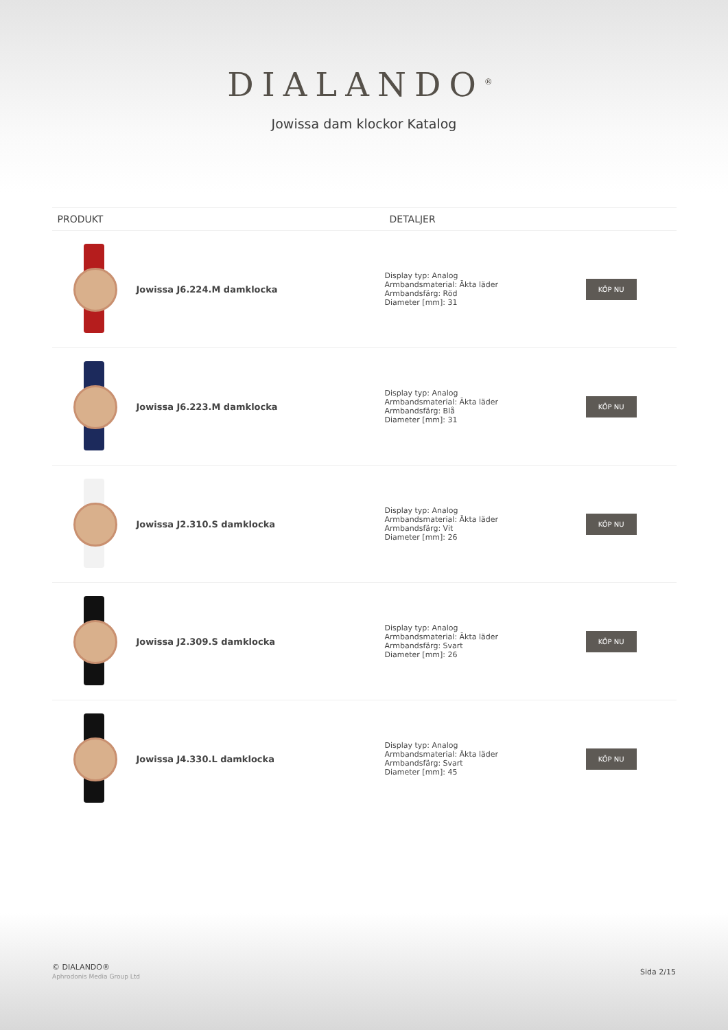DIALANDO<sup>®</sup>
Jowissa dam klockor Katalog
| PRODUKT | | DETALJER | |
| --- | --- | --- | --- |
| | Jowissa J6.224.M damklocka | Display typ: Analog Armbandsmaterial: Äkta läder Armbandsfärg: Röd Diameter [mm]: 31 | KÖP NU |
| | Jowissa J6.223.M damklocka | Display typ: Analog Armbandsmaterial: Äkta läder Armbandsfärg: Blå Diameter [mm]: 31 | KÖP NU |
| | Jowissa J2.310.S damklocka | Display typ: Analog Armbandsmaterial: Äkta läder Armbandsfärg: Vit Diameter [mm]: 26 | KÖP NU |
| | Jowissa J2.309.S damklocka | Display typ: Analog Armbandsmaterial: Äkta läder Armbandsfärg: Svart Diameter [mm]: 26 | KÖP NU |
| | Jowissa J4.330.L damklocka | Display typ: Analog Armbandsmaterial: Äkta läder Armbandsfärg: Svart Diameter [mm]: 45 | KÖP NU |
© DIALANDO®
Aphrodonis Media Group Ltd
Sida 2/15